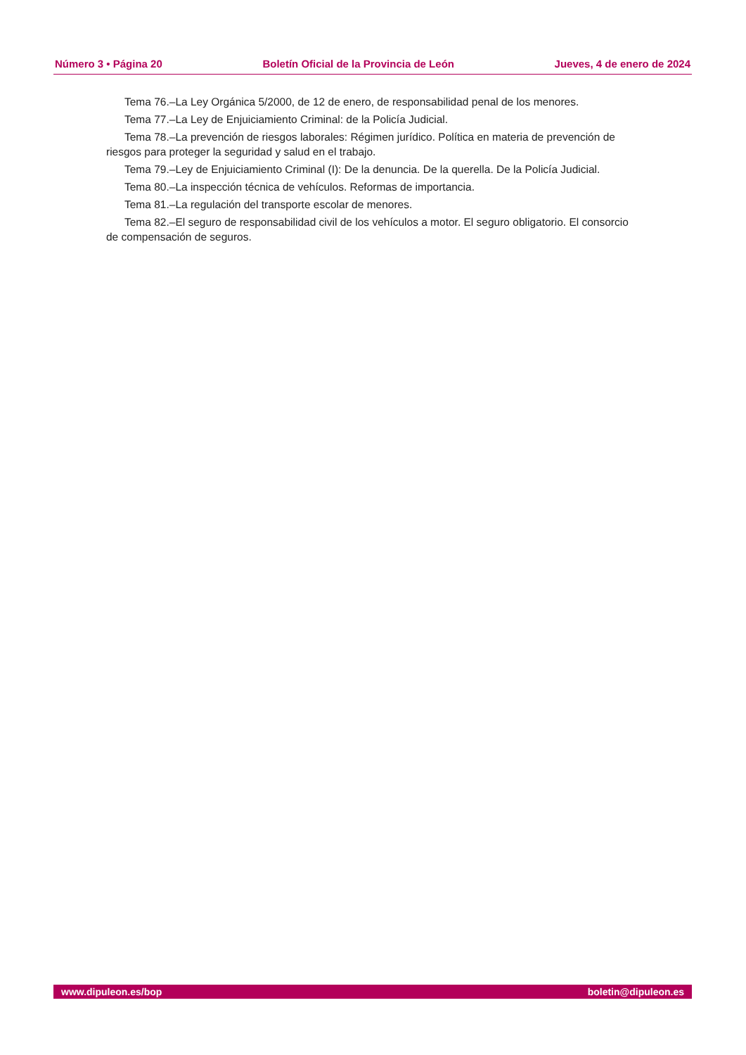Número 3 • Página 20 Boletín Oficial de la Provincia de León Jueves, 4 de enero de 2024
Tema 76.–La Ley Orgánica 5/2000, de 12 de enero, de responsabilidad penal de los menores.
Tema 77.–La Ley de Enjuiciamiento Criminal: de la Policía Judicial.
Tema 78.–La prevención de riesgos laborales: Régimen jurídico. Política en materia de prevención de riesgos para proteger la seguridad y salud en el trabajo.
Tema 79.–Ley de Enjuiciamiento Criminal (I): De la denuncia. De la querella. De la Policía Judicial.
Tema 80.–La inspección técnica de vehículos. Reformas de importancia.
Tema 81.–La regulación del transporte escolar de menores.
Tema 82.–El seguro de responsabilidad civil de los vehículos a motor. El seguro obligatorio. El consorcio de compensación de seguros.
www.dipuleon.es/bop boletin@dipuleon.es